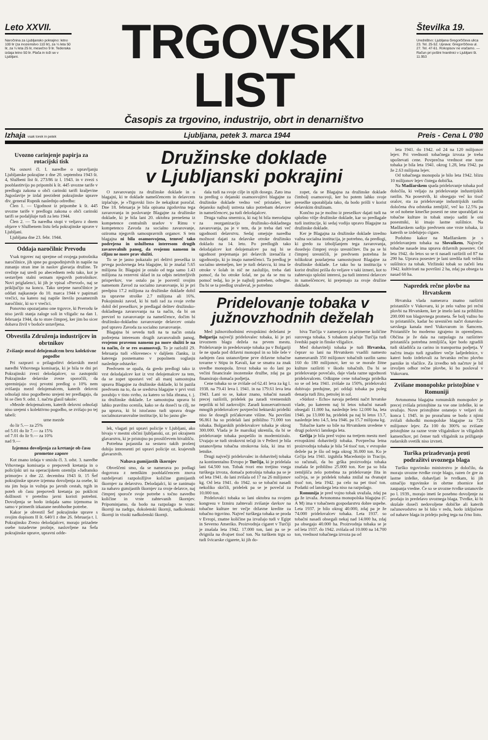Leto XXVII.
Naročnina za Ljubljansko pokrajino: letno 100 lir (za inozemstvo 110 lir), za ¼ leta 50 lir, za ¼ leta 25 lir, mesečno 9 lir. Tedenska izdaja letno 50 lir. Plača in toži se v Ljubljani.
TRGOVSKI LIST
Časopis za trgovino, industrijo, obrt in denarništvo
Številka 19.
Uredništvo: Ljubljana Gregorčičeva ulica 23. Tel. 25-52. Uprava: Gregorčičeva ul. 27. Tel. 47-61. Rokopisov ne vračamo. — Račun pri poštni hranilnici v Ljubljani št. 11.953
Izhaja vsak torek in petek Ljubljana, petek 3. marca 1944 Preis - Cena L 0'80
Uvozno carinjenje papirja za rotacijski tisk
Na osnovi čl. I. naredbe o upravljanju Ljubljanske pokrajine z dne 20. septembra 1943 št. 4, Službeni list št. 273/86 iz l. 1943. in v zvezi s pooblastitvijo po pripombi k št. 445 uvozne tarife v predlogu zakona o obči carinski tarifi kraljevine Jugoslavije je izdal prezident pokrajinske uprave div. general Rupnik naslednjo odredbo:
Člen 1. — Ugodnost iz pripombe k št. 445 uvozne tarife v predlogu zakona o obči carinski tarifi se podaljšuje tudi za leto 1944.
Člen 2. — Ta naredba stopi v veljavo z dnem objave v Službenem listu šefa pokrajinske uprave v Ljubljani.
Ljubljana dne 23. febr. 1944.
Oddaja naročilnic Prevodu
Vsak trgovec naj sprejme od svojega potrošnika naročilnice, jih spne po gospodinjstvih in napiše na zunanjo stran ime in naslov glavarja družine. Te svežnje naj uredi po abecednem redu tako, kot je sestavljen stalni seznam njegovih potrošnikov. Novi priglašenci, ki jih je vpisal »Prevod«, naj se priključijo na koncu. Tako urejene naročilnice je oddati najkasneje do 10. marca 1944 v papirnati vrečici, na katero naj napiše število posameznih naročilnic, ki so v vrečici.
Ponovno opozarjamo one trgovce, ki Prevodu še niso javili stanja zaloge soli in vžigalic na dan 1. februarja 1944, da to store čimprej, ker jim bo sicer dobava živil v bodoče ustavljena.
Obvestila Združenja industrijcev in obrtnikov
Zvišanje mezd delojemalcem brez kolektivne pogodbe
Pri razpravi o prilagoditvi delavskih mezd naredbi Vrhovnega komisarja, ki je bila te dni pri Pokrajinski zvezi delodajalcev, so zastopniki Pokrajinske delavske zveze sporočili, da spreminjajo svoj prvotni predlog o 10% nem zvišanju mezd delojemalcem, katerih delovni odnošaji niso pogodbeno urejeni ter predlagajo, da bi se člen 9. odst. 1. načrta glasil takole:
»Mezde delojemalcem, katerih delovni odnošaji niso urejeni s kolektivno pogodbo, se zvišajo po tej tabeli:
urne mezde
do lir 5.— za 25%
od 5.01 do lir 7.— za 15%
od 7.01 do lir 9.— za 10%
nad 9.—
Izjemna dovoljenja za kretanje ob času prometne zapore
Kot znano izdaja v smislu čl. 3. odst. 3. naredbe Vrhovnega komisarja o prepovedi kretanja in o policijski uri na operacijskem ozemlju »Jadransko primorje« z dne 22. decembra 1943 št. 15 Šef pokrajinske uprave izjemna dovoljenja za osebe, ki sta jim hoja in vožnja po javnih cestah, trgih in poteh ob času prepovedi kretanja po poklicni dolžnosti v pretežno javni koristi potrebni. Dovoljenja se bodo izdajala samo izjemoma in samo v primerih izkazane neobhodne potrebe.
Kakor je obvestil Šef pokrajinske uprave s svojim dopisom II št. 640/1 z dne 26. februarja t. l. Pokrajinsko Zvezo delodajalcev, morajo prizadete osebe tozadevne prošnje, naslovljene na Šefa pokrajinske uprave, upravni odde-
Družinske doklade
v Ljubljanski pokrajini
O zavarovanju za družinske doklade in o blagajni, ki te doklade nameščencem in delavcem izplačuje, je »Trgovski list« že nekajkrat poročal. Dne 18. februarja je bila opisana zgodovina tega zavarovanja in poslovanje Blagajne za družinske doklade, ki je bila lani 20. oktobra prenešena iz kompetence centralnih uradov v Rimu v kompetenco Zavoda za socialno zavarovanje, oziroma njegovih samoupravnih organov. S tem blagajna ni bila osamosvojena, temveč tako podrejena in uslužbena interesom drugih zavarovalnih panog, da svojemu namenu in ciljuu ne more prav služiti.
To se je jasno pokazalo pri delitvi presežka iz prvega poslovnega leta blagajne, ki je znašal 5.65 milijona lir. Blagajni je ostalo od tega samo 1.43 milijona za rezervni sklad in za odpis neizterljivih prispevkov, vse ostalo pa je posvetil svojim namenom Zavod za socialno zavarovanje, ki je pri predpisu 17.2 milijona za družinske doklade dobil za upravne stroške 2.7 milijona ali 16%. Pokojninski zavod, ki bi tudi rad za svoje svrhe dobil del presežkov, je predlagal delitev družinsko-dokladnega zavarovanja na ta način, da bi on prevzel to zavarovanje za nameščence, dočim bi družinsko-dokladno zavarovanje delavcev ostalo pod upravo Zavoda za socialno zavarovanje.
Blagajna bi seveda tudi na ta način ostala podrejena interesom drugih zavarovalnih panog, svojemu pravemu namenu pa more služiti le na ta način, če se res osamosvoji. To je razložil 29. februarja tudi »Slovenec« v daljšem članku, iz katerega posnemamo v popolnem soglasju naslednje odstavke:
Predvsem se opaža, da gredo predlogi tako iz vrst delodajalcev kot iz vrst delojemalcev za tem, da se zopet upostavi več ali manj samostojna uprava Blagajne za družinske doklade, ki bi pazila predvsem na to, da se sredstva blagajne v prvi vrsti porabijo v tisto svrho, za katero so bila zbrana, t. j. za družinske doklade. Le samostojna uprava bi lahko pravilno ocenila, kako se da doseči ta cilj, ne pa uprava, ki bi istočasno tudi uprava druge socialnozavarovalne institucije, ki bo jasno gle-
lek, vlagati pri upravi policije v Ljubljani, ako bivajo v mestni občini ljubljanski, oz. pri okrajnem glavarstvu, ki je pristojno po prosilčevem bivališču.
Potrebna pojasnila za sestavo takih prošenj dobijo interesenti pri upravi policije oz. krajevnih glavarstvih.
Nabava gumijastih škornjev
Obveščeni smo, da se namerava po podlagi dogovora z nemškim pooblaščencem znova razdeljevati razpoložljive količine gumijastih škornjev za delavstvo. Delodajalci, ki se zanimajo za nabavo gumijastih škornjev za svoje delavce, naj čimprej sporoče svoje potrebe s točno navedbo količine in vrste zahtevanih škornjev. Pripominjamo, da bodo na razpolago te vrste: škornji na zadrgo, dokolenski škornji, nadkolenski škornji in visoki nadkolenski škornji.
dala tudi na svoje cilje in njih dosego. Zato ima ta predlog o dejanski osamosvojitvi blagajne za družinske doklade vedno več pristašev, ker dejansko najbolj ustreza tako potrebam delavcev in nameščencev, pa tudi delodajalcev.
Druga važna smernica, ki naj bi bila merodajna za reorganizacijo družinsko-dokladnega zavarovanja, pa je v tem, da je treba dati več ugodnosti delavstvu. Sedaj omejuje naredba možnost dajati za delavske otroke družinsko doklado na 14. leto. Po predlogih tako delodajalcev kot delojemalcev pa naj bi se ugodnost prejemanja pri delavcih izenačila z ugodnostjo, ki jo imajo nameščenci. Ta predlog je socialno utemeljen, ker je tudi delavcu, ki ima še otroke v šolah in nič ne zaslužijo, treba dati pomoč, da bo otroke šolal, ne pa da se mu ta pomoč tedaj, ko je je najbolj potreben, odtegne. Da bi se ta predlog uvaževal, je potrebno
zopet, da se Blagajna za družinske doklade čimbolj osamosvoji, ker bo potem lahko svoje presežke uporabljala tako, da bodo prišli v korist delavskim družinam.
Končno pa je možno iz presežkov dajati tudi na splošno višje družinske doklade, kar so predlagale tudi institucije, ki sedaj vodijo upravo Blagajne za družinske doklade.
Ker je Blagajna za družinske doklade izredno važna socialna institucija, je potrebno, da predlogi, ki gredo za izboljšanjem tega zavarovanja, dosežejo čimprej svojo uresničitev. Da pa se bi čimprej uresničili, je predvsem potrebna že tolikokrat poudarjena samostojnost Blagajne za družinske doklade. Le tako bo ta institucija v korist družini prišla do veljave v taki izmeri, kot to zahtevajo splošni interesi, pa tudi interesi delavcev in nameščencev, ki prejemajo za svoje družine doklade.
Pridelovanje tobaka v južnovzhodnih deželah
Med južnovzhodnimi evropskimi deželami je Bolgarija največji pridelovalec tobaka, ki je pri izvoznem blagu dežela na prvem mestu. Pridelovanje in predelovanje tobaka pa v Bolgariji še ne spada pod državni monopol in so bile šele v zadnjem času ustanovljene prve državne tobačne tovarne v Stipu in Kavali, kar se smatra za znak uvedbe monopola. Izvoz tobaka so do lani po večini financirale inozemske družbe, zdaj pa ga finansirajo domača podjetja.
Cene tobaka so se zvišale od 62.41 leva za kg l. 1938. na 79.41 leva l. 1941. in na 179.61 leva leta 1943. Lani so se, kakor znano, tobačni nasadi precej razširili, pridelek pa zaradi vremenskih neprilik ni bil zadovoljiv. Zaradi konservativnosti mnogih pridelovalcev povprečni hektarski pridelki niso še dosegli pričakovane višine. Na površini 96.861 ha so pridelali lani približno 71.000 ton tobaka. Bolgarskih pridelovalcev tobaka je okrog 300.000. Vlada je že marsikaj ukrenila, da bi se pridelovanje tobaka pospešilo in moderniziralo. Uvajajo se tudi strokovni tečaji in v Pešteri je bila ustanovljena tobačna strokovna šola, ki ima tri letnike.
Drugi največji pridelovalec in dobavitelj tobaka za kontinentalno Evropo je Turčija, ki je pridelala lani 64.500 ton. Tobak tvori eno tretjino vsega turškega izvoza, domača potrošnja tobaka pa se je od leta 1941. do lani zvišala od 17 na 26 milijonov kg. Od leta 1941. do 1942. so se tobačni nasadi nekoliko skrčili, pridelek pa se je povečal za 10.000 ton.
Pridelovalci tobaka so lani oktobra na svojem kongresu v Izmiru zahtevali zvišanje davkov na tobačne kulture ter večje državne kredite za tobačno trgovino. Največ turškega tobaka se proda v Evropi, znatne količine pa izvažajo tudi v Egipt in Severno Ameriko. Proizvodnja cigaret v Turčiji je znašala leta 1942. 17.000 ton, lani pa se je dvignila na dvajset tisoč ton. Na turškem trgu so tudi švicarske cigarete, ki jih do-
biva Turčija v zamenjavo za primerne količine surovega tobaka. S tobakom plačuje Turčija tudi švedski papir in finske vžigalice.
Med dobavitelji tobaka je tudi Hrvatska, čeprav so lani na Hrvatskem vsadili namesto nameravanih 350 milijonov tobačnih rastlin samo 160 do 180 milijonov, ker so se morale žitne kulture razširiti v škodo tobačnih. Da bi se pridelovanje povečalo, daje vlada razne ugodnosti pridelovalcem. Odkupne cene tobačnega pridelka so se od leta 1941. zvišale za 150%, pridelovalci dobivajo predujme, pri oddaji tobaka pa poleg denarja tudi žito, petrolej in sol.
»Südost - Echo« navaja petletni načrt hrvatske vlade, po katerem naj bi letos tobačni nasadi obsegali 11.000 ha, naslednje leto 12.000 ha, leta 1946. pa 13.000 ha, pridelek pa naj bi letos 13.7, naslednje leto 14.5, leta 1946. pa 15.7 milijona kg.
Tobačne karte so bile na Hrvatskem uvedene v drugi polovici lanskega leta.
Grčija je bila pred vojno na tretjem mestu med evropskimi dobavitelji tobaka. Povprečna letna proizvodnja tobaka je bila 54 tisoč ton, v evropske dežele pa je šlo od tega okrog 36.000 ton. Ko je Grčija leta 1941. izgubila Macedonijo in Tracijo, so računali, da bo grška proizvodnja tobaka znašala še približno 25.000 ton. Ker pa so bila zemljišča zelo potrebna za pridelovanje žita in sočivja, se je pridelek tobaka znižal na dvanajst tisoč ton, leta 1942. pa celo na pet tisoč ton. Podatki od lanskega leta niso na razpolago.
Romunija je pred vojno tobak uvažala, zdaj pa ga že izvaža. Avtonomna monopolska blagajna (C A M) ima v tobačnem gospodarstvu dobre uspehe. Leta 1937. je bilo okrog 40.000, zdaj pa je že 74.000 pridelovalcev tobaka. Leta 1937. so tobačni nasadi obsegali nekaj nad 14.000 ha, zdaj pa obsegajo 40.000 ha. Proizvodnja tobaka se je od leta 1937. do 1942. zvišala od 10.000 na 14.700 ton, vrednost tobačnega izvoza pa od
leta 1941. do 1942. od 24 na 120 milijonov lejev. Pri vrednosti tobačnega izvoza je treba upoštevati cene. Povprečna vrednost ene tone tobaka je bila leta 1941. okrog 1.28, leta 1942. pa že 2.63 milijona lejev.
Od tobačnega monopola je bilo leta 1942. blizu 10 milijonov lejev čistega dobička.
Na Madžarskem spada pridelovanje tobaka pod določila, ki veljajo za pridelovanje industrijskih rastlin. Na posestvih, ki obsegajo več ko tisoč oralov, sta za pridelovanje industrijskih rastlin določena dva odstotka zemljišč, več ko 12.5% pa se od nobene kmečke posesti ne sme uporabljati za tobačne kulture in tobak smejo saditi le oni posestniki, ki imajo lastne sušilnice. Na Madžarskem sadijo predvsem one vrste tobaka, iz katerih se izdelujejo cigare.
Podobno kakor na Madžarskem je s pridelovanjem tobaka na Slovaškem. Največje tobačne nasade ima uprava državnih posestev. Od leta 1942. do letos so se ti nasadi razširili od 87 na 290 ha. Uprava posestev je lani uredila tudi veliko sušilnico za tobak. Viržinski tobak so začeli leta 1942. kultivirati na površini 2 ha, zdaj pa obsega ta nasad 60 ha.
Napredek rečne plovbe na Hrvatskem
Hrvatska vlada namerava znatno razširiti pristanišče v Vukovaru, ki je zelo važno pri rečni plovbi na Hrvatskem, ker je imelo lani za približno 200.000 ton blagovnega prometa. Še bolj važno bo to pristanišče, kadar bo uresničen načrt donavsko-savskega kanala med Vukovarom in Šamcem. Pristanišče bo moderno zgrajeno in opremljeno. Občina je že dala na razpolago za razširitev pristanišča potrebna zemljišča, kjer bodo zgradili tudi skladišča za carino in transportna podjetja. V načrtu imajo tudi zgraditev večje ladjedelnice, v kateri bodo izdelovali za hrvatsko rečno plovbo parnike in vlačilce. Za izvedbo teh načrtov je bil izvoljen odbor rečne plovbe, ki bo posloval v Vukovaru.
Zvišane monopolske pristojbine v Romuniji
Avtonomna blagajna romunskih monopolov je precej zvišala pristojbine za vse one izdelke, ki se uvažajo. Nove pristojbine ostanejo v veljavi do konca l. 1945. in po proračunu se bodo z njimi zvišali dohodki monopolske blagajne za 726 milijonov lejev. Za 100 do 300% so zvišane pristojbine za razne vrste vžigalnikov in vžigalnih kamenčkov, pri čemer tudi vžigalnik za prižiganje rudarskih svetilk niso izvzeti.
Turška prizadevanja proti podražitvi uvoznega blaga
Turško trgovinsko ministrstvo je določilo, da morajo uvozne tvrdke svoje blago, razen če gre za lastne izdelke, dobavljati le tvrdkam, ki jih označijo trgovinske in obrtne zbornice kot zaupanja vredne. Če so se uvozne tvrdke ustanovile po l. 1939., morajo imeti še posebno dovoljenje za prodajo in predelavo uvoznega blaga. Tvrdke, ki bi skušale doseči nedovoljene dobičke ali katerih računovodstvo ne bi bilo v redu, bodo izključene od nabave blaga in pridejo poleg tega na črno listo.